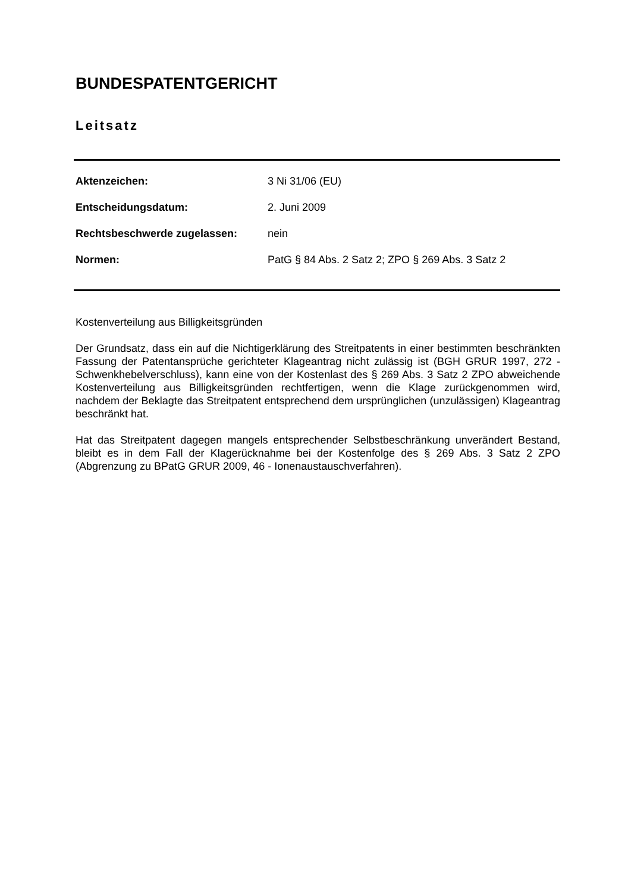BUNDESPATENTGERICHT
Leitsatz
Aktenzeichen: 3 Ni 31/06 (EU)
Entscheidungsdatum: 2. Juni 2009
Rechtsbeschwerde zugelassen: nein
Normen: PatG § 84 Abs. 2 Satz 2; ZPO § 269 Abs. 3 Satz 2
Kostenverteilung aus Billigkeitsgründen
Der Grundsatz, dass ein auf die Nichtigerklärung des Streitpatents in einer bestimmten beschränkten Fassung der Patentansprüche gerichteter Klageantrag nicht zulässig ist (BGH GRUR 1997, 272 - Schwenkhebelverschluss), kann eine von der Kostenlast des § 269 Abs. 3 Satz 2 ZPO abweichende Kostenverteilung aus Billigkeitsgründen rechtfertigen, wenn die Klage zurückgenommen wird, nachdem der Beklagte das Streitpatent entsprechend dem ursprünglichen (unzulässigen) Klageantrag beschränkt hat.
Hat das Streitpatent dagegen mangels entsprechender Selbstbeschränkung unverändert Bestand, bleibt es in dem Fall der Klagerücknahme bei der Kostenfolge des § 269 Abs. 3 Satz 2 ZPO (Abgrenzung zu BPatG GRUR 2009, 46 - Ionenaustauschverfahren).